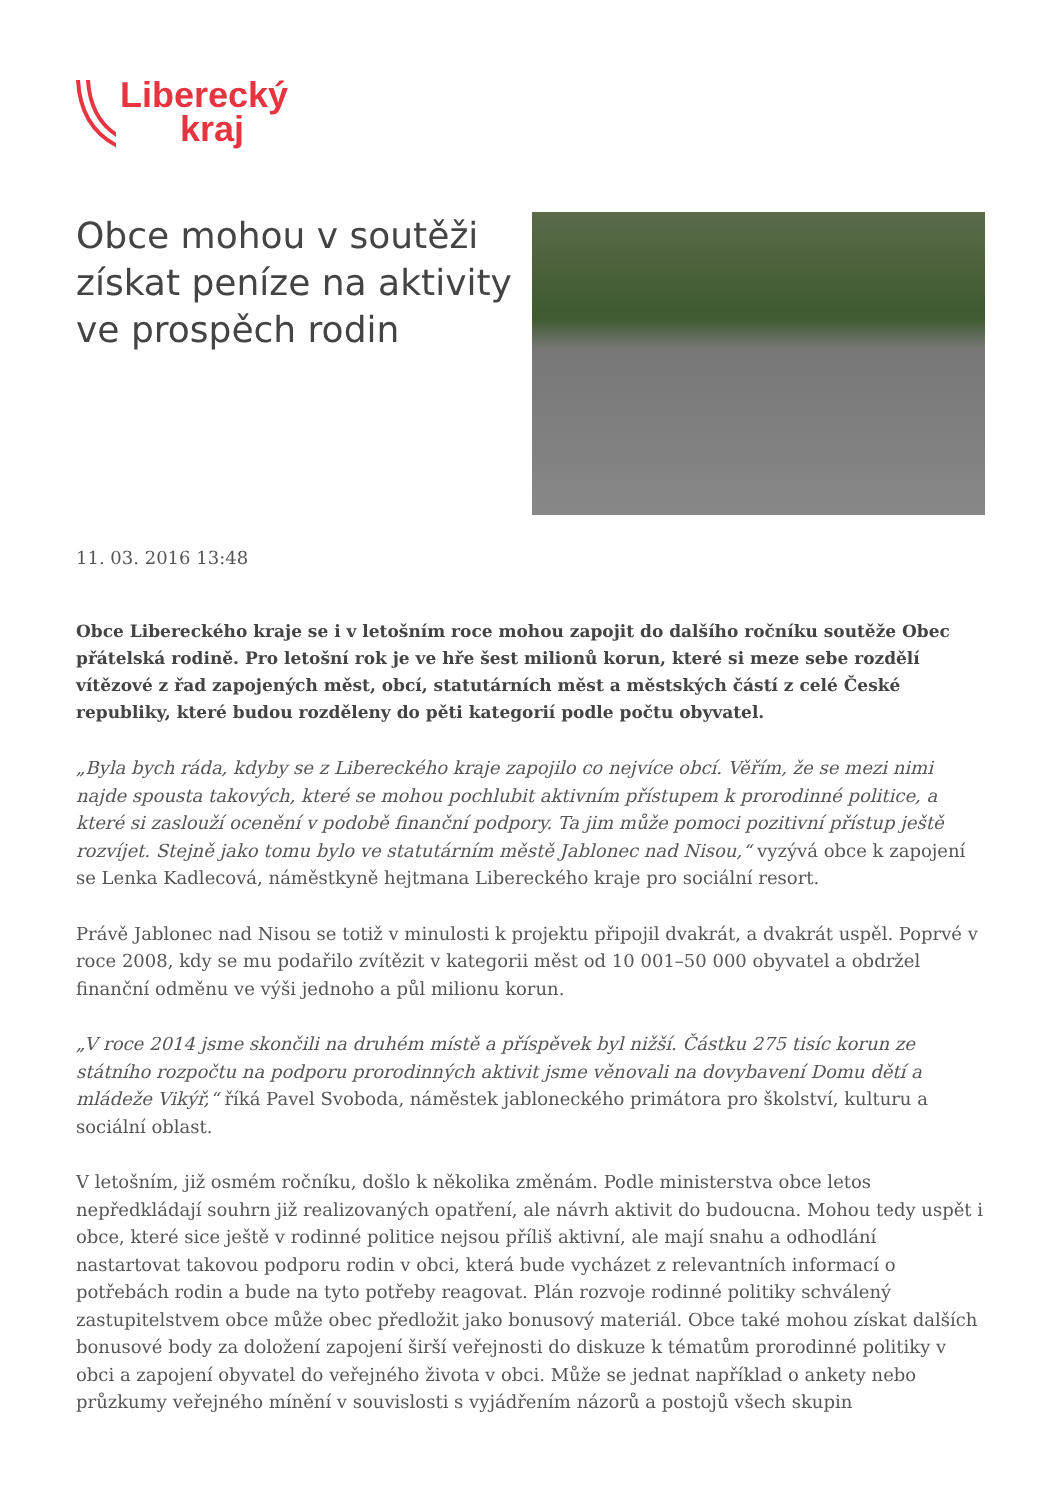Liberecký
kraj
Obce mohou v soutěži získat peníze na aktivity ve prospěch rodin
11. 03. 2016 13:48
Obce Libereckého kraje se i v letošním roce mohou zapojit do dalšího ročníku soutěže Obec přátelská rodině. Pro letošní rok je ve hře šest milionů korun, které si meze sebe rozdělí vítězové z řad zapojených měst, obcí, statutárních měst a městských částí z celé České republiky, které budou rozděleny do pěti kategorií podle počtu obyvatel.
„Byla bych ráda, kdyby se z Libereckého kraje zapojilo co nejvíce obcí. Věřím, že se mezi nimi najde spousta takových, které se mohou pochlubit aktivním přístupem k prorodinné politice, a které si zaslouží ocenění v podobě finanční podpory. Ta jim může pomoci pozitivní přístup ještě rozvíjet. Stejně jako tomu bylo ve statutárním městě Jablonec nad Nisou,“ vyzývá obce k zapojení se Lenka Kadlecová, náměstkyně hejtmana Libereckého kraje pro sociální resort.
Právě Jablonec nad Nisou se totiž v minulosti k projektu připojil dvakrát, a dvakrát uspěl. Poprvé v roce 2008, kdy se mu podařilo zvítězit v kategorii měst od 10 001–50 000 obyvatel a obdržel finanční odměnu ve výši jednoho a půl milionu korun.
„V roce 2014 jsme skončili na druhém místě a příspěvek byl nižší. Částku 275 tisíc korun ze státního rozpočtu na podporu prorodinných aktivit jsme věnovali na dovybavení Domu dětí a mládeže Vikýř,“ říká Pavel Svoboda, náměstek jabloneckého primátora pro školství, kulturu a sociální oblast.
V letošním, již osmém ročníku, došlo k několika změnám. Podle ministerstva obce letos nepředkládají souhrn již realizovaných opatření, ale návrh aktivit do budoucna. Mohou tedy uspět i obce, které sice ještě v rodinné politice nejsou příliš aktivní, ale mají snahu a odhodlání nastartovat takovou podporu rodin v obci, která bude vycházet z relevantních informací o potřebách rodin a bude na tyto potřeby reagovat. Plán rozvoje rodinné politiky schválený zastupitelstvem obce může obec předložit jako bonusový materiál. Obce také mohou získat dalších bonusové body za doložení zapojení širší veřejnosti do diskuze k tématům prorodinné politiky v obci a zapojení obyvatel do veřejného života v obci. Může se jednat například o ankety nebo průzkumy veřejného mínění v souvislosti s vyjádřením názorů a postojů všech skupin